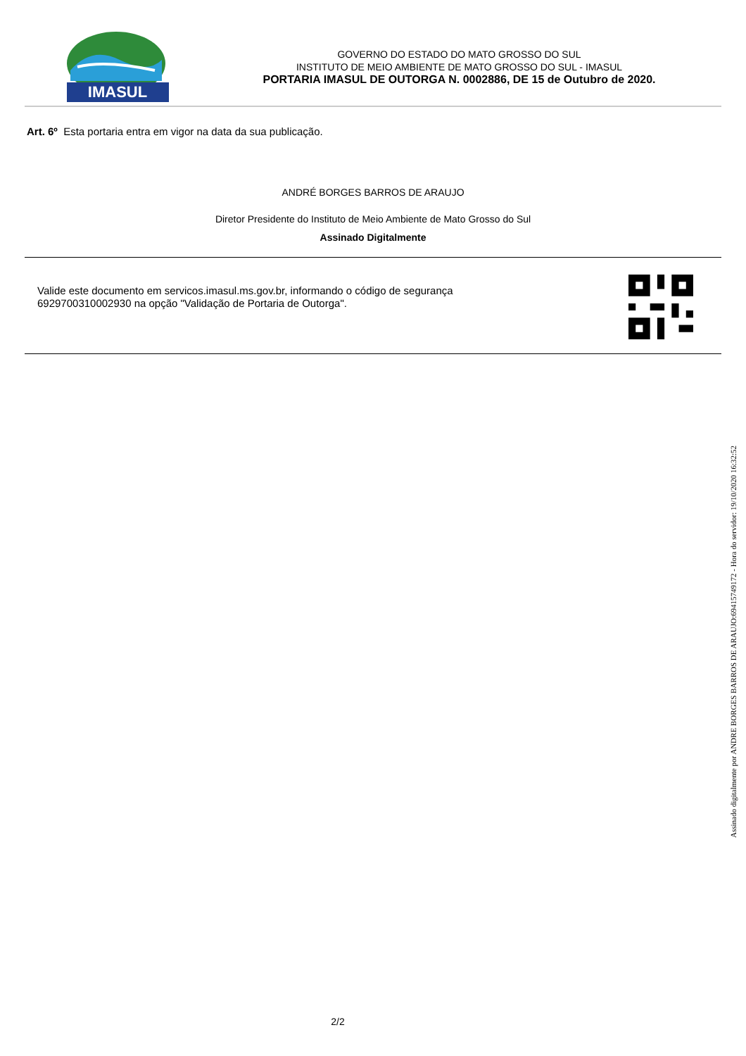IMASUL
GOVERNO DO ESTADO DO MATO GROSSO DO SUL
INSTITUTO DE MEIO AMBIENTE DE MATO GROSSO DO SUL - IMASUL
PORTARIA IMASUL DE OUTORGA N. 0002886, DE 15 de Outubro de 2020.
Art. 6º Esta portaria entra em vigor na data da sua publicação.
ANDRÉ BORGES BARROS DE ARAUJO
Diretor Presidente do Instituto de Meio Ambiente de Mato Grosso do Sul
Assinado Digitalmente
Valide este documento em servicos.imasul.ms.gov.br, informando o código de segurança
6929700310002930 na opção "Validação de Portaria de Outorga".
Assinado digitalmente por ANDRE BORGES BARROS DE ARAUJO:69415749172 - Hora do servidor: 19/10/2020 16:32:52
2/2